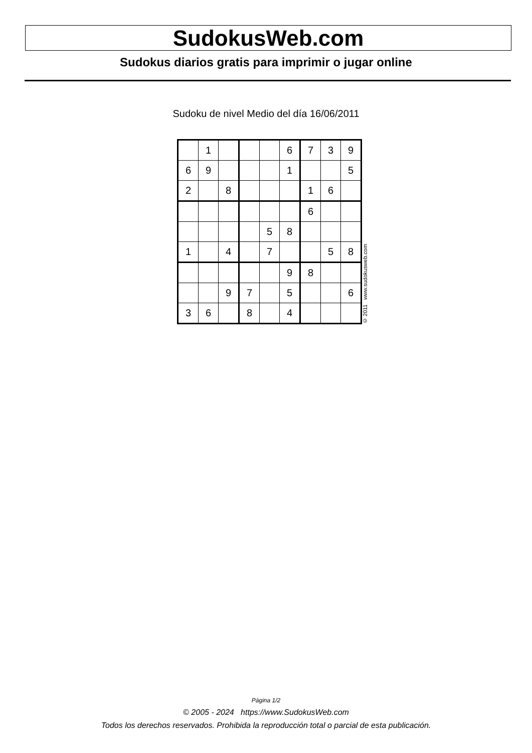SudokusWeb.com
Sudokus diarios gratis para imprimir o jugar online
Sudoku de nivel Medio del día 16/06/2011
| | 1 | | | | 6 | 7 | 3 | 9 |
| 6 | 9 | | | | 1 | | | 5 |
| 2 | | 8 | | | | 1 | 6 | |
| | | | | | | 6 | | |
| | | | | 5 | 8 | | | |
| 1 | | 4 | | 7 | | | 5 | 8 |
| | | | | | 9 | 8 | | |
| | | 9 | 7 | | 5 | | | 6 |
| 3 | 6 | | 8 | | 4 | | | |
© 2011 www.sudokusweb.com
Página 1/2
© 2005 - 2024 https://www.SudokusWeb.com
Todos los derechos reservados. Prohibida la reproducción total o parcial de esta publicación.